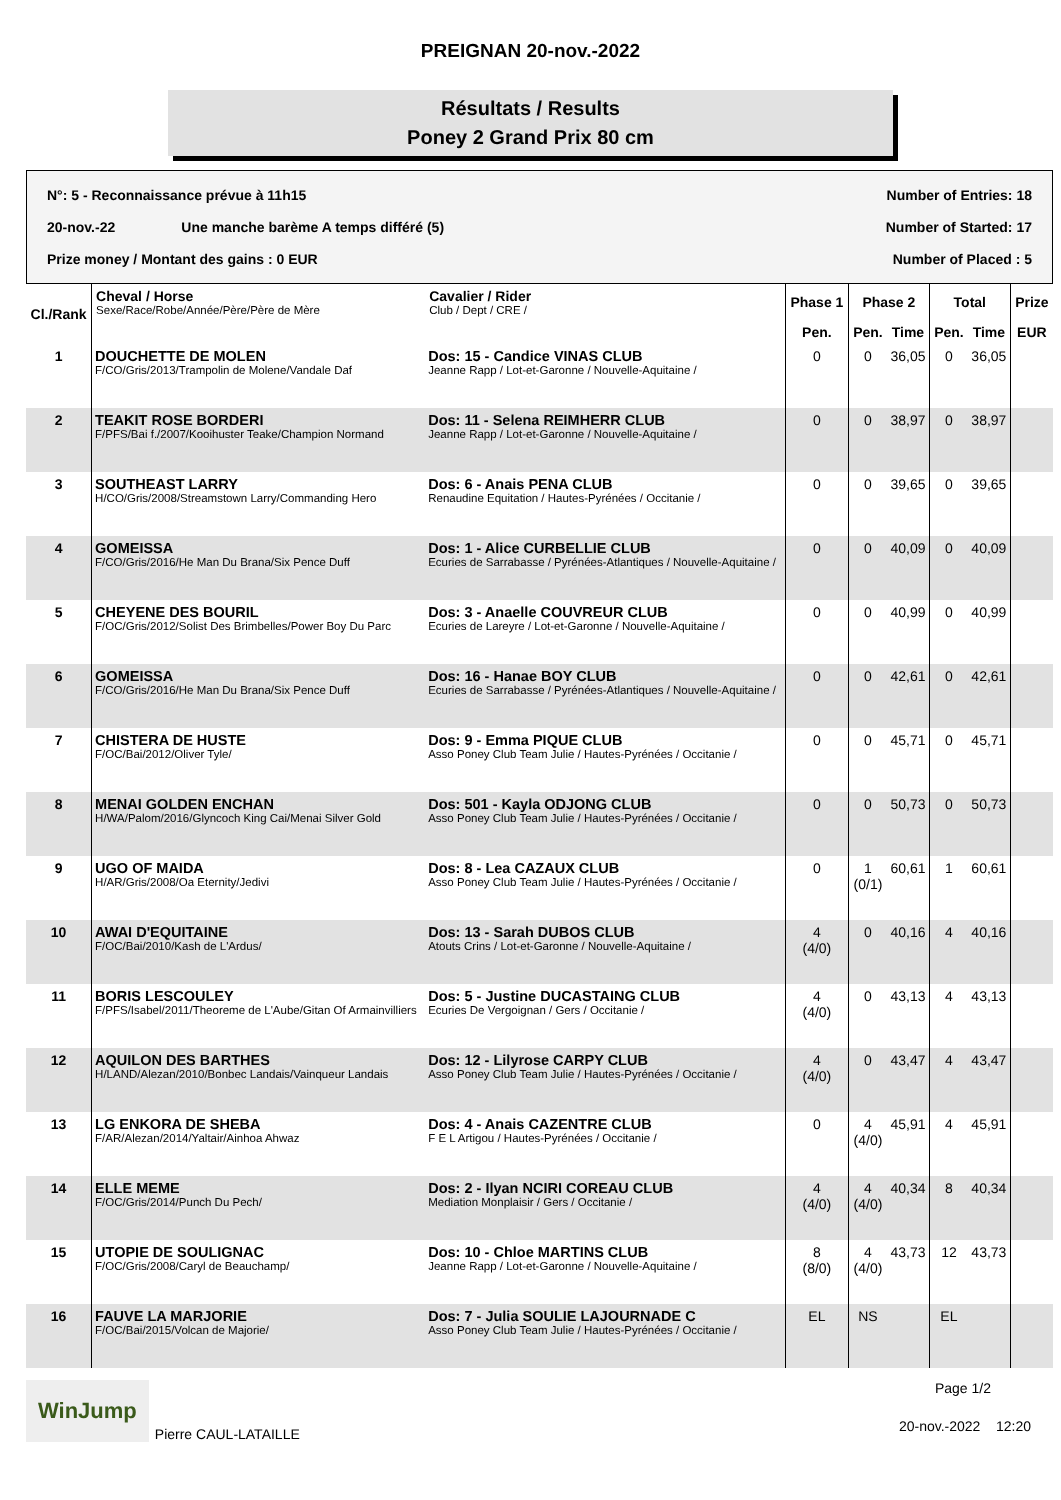PREIGNAN 20-nov.-2022
Résultats / Results
Poney 2 Grand Prix 80 cm
N°: 5 - Reconnaissance prévue à 11h15 Number of Entries: 18
20-nov.-22 Une manche barème A temps différé (5) Number of Started: 17
Prize money / Montant des gains : 0 EUR Number of Placed : 5
| Cl./Rank | Cheval / Horse Sexe/Race/Robe/Année/Père/Père de Mère | Cavalier / Rider Club / Dept / CRE / | Phase 1 | Phase 2 | | Total | | Prize |
| --- | --- | --- | --- | --- | --- | --- | --- | --- |
| | | | Pen. | Pen. | Time | Pen. | Time | EUR |
| 1 | DOUCHETTE DE MOLEN F/CO/Gris/2013/Trampolin de Molene/Vandale Daf | Dos: 15 - Candice VINAS CLUB Jeanne Rapp / Lot-et-Garonne / Nouvelle-Aquitaine / | 0 | 0 | 36,05 | 0 | 36,05 | |
| 2 | TEAKIT ROSE BORDERI F/PFS/Bai f./2007/Kooihuster Teake/Champion Normand | Dos: 11 - Selena REIMHERR CLUB Jeanne Rapp / Lot-et-Garonne / Nouvelle-Aquitaine / | 0 | 0 | 38,97 | 0 | 38,97 | |
| 3 | SOUTHEAST LARRY H/CO/Gris/2008/Streamstown Larry/Commanding Hero | Dos: 6 - Anais PENA CLUB Renaudine Equitation / Hautes-Pyrénées / Occitanie / | 0 | 0 | 39,65 | 0 | 39,65 | |
| 4 | GOMEISSA F/CO/Gris/2016/He Man Du Brana/Six Pence Duff | Dos: 1 - Alice CURBELLIE CLUB Ecuries de Sarrabasse / Pyrénées-Atlantiques / Nouvelle-Aquitaine / | 0 | 0 | 40,09 | 0 | 40,09 | |
| 5 | CHEYENE DES BOURIL F/OC/Gris/2012/Solist Des Brimbelles/Power Boy Du Parc | Dos: 3 - Anaelle COUVREUR CLUB Ecuries de Lareyre / Lot-et-Garonne / Nouvelle-Aquitaine / | 0 | 0 | 40,99 | 0 | 40,99 | |
| 6 | GOMEISSA F/CO/Gris/2016/He Man Du Brana/Six Pence Duff | Dos: 16 - Hanae BOY CLUB Ecuries de Sarrabasse / Pyrénées-Atlantiques / Nouvelle-Aquitaine / | 0 | 0 | 42,61 | 0 | 42,61 | |
| 7 | CHISTERA DE HUSTE F/OC/Bai/2012/Oliver Tyle/ | Dos: 9 - Emma PIQUE CLUB Asso Poney Club Team Julie / Hautes-Pyrénées / Occitanie / | 0 | 0 | 45,71 | 0 | 45,71 | |
| 8 | MENAI GOLDEN ENCHAN H/WA/Palom/2016/Glyncoch King Cai/Menai Silver Gold | Dos: 501 - Kayla ODJONG CLUB Asso Poney Club Team Julie / Hautes-Pyrénées / Occitanie / | 0 | 0 | 50,73 | 0 | 50,73 | |
| 9 | UGO OF MAIDA H/AR/Gris/2008/Oa Eternity/Jedivi | Dos: 8 - Lea CAZAUX CLUB Asso Poney Club Team Julie / Hautes-Pyrénées / Occitanie / | 0 | 1 (0/1) | 60,61 | 1 | 60,61 | |
| 10 | AWAI D'EQUITAINE F/OC/Bai/2010/Kash de L'Ardus/ | Dos: 13 - Sarah DUBOS CLUB Atouts Crins / Lot-et-Garonne / Nouvelle-Aquitaine / | 4 (4/0) | 0 | 40,16 | 4 | 40,16 | |
| 11 | BORIS LESCOULEY F/PFS/Isabel/2011/Theoreme de L'Aube/Gitan Of Armainvilliers | Dos: 5 - Justine DUCASTAING CLUB Ecuries De Vergoignan / Gers / Occitanie / | 4 (4/0) | 0 | 43,13 | 4 | 43,13 | |
| 12 | AQUILON DES BARTHES H/LAND/Alezan/2010/Bonbec Landais/Vainqueur Landais | Dos: 12 - Lilyrose CARPY CLUB Asso Poney Club Team Julie / Hautes-Pyrénées / Occitanie / | 4 (4/0) | 0 | 43,47 | 4 | 43,47 | |
| 13 | LG ENKORA DE SHEBA F/AR/Alezan/2014/Yaltair/Ainhoa Ahwaz | Dos: 4 - Anais CAZENTRE CLUB F E L Artigou / Hautes-Pyrénées / Occitanie / | 0 | 4 (4/0) | 45,91 | 4 | 45,91 | |
| 14 | ELLE MEME F/OC/Gris/2014/Punch Du Pech/ | Dos: 2 - Ilyan NCIRI COREAU CLUB Mediation Monplaisir / Gers / Occitanie / | 4 (4/0) | 4 (4/0) | 40,34 | 8 | 40,34 | |
| 15 | UTOPIE DE SOULIGNAC F/OC/Gris/2008/Caryl de Beauchamp/ | Dos: 10 - Chloe MARTINS CLUB Jeanne Rapp / Lot-et-Garonne / Nouvelle-Aquitaine / | 8 (8/0) | 4 (4/0) | 43,73 | 12 | 43,73 | |
| 16 | FAUVE LA MARJORIE F/OC/Bai/2015/Volcan de Majorie/ | Dos: 7 - Julia SOULIE LAJOURNADE C Asso Poney Club Team Julie / Hautes-Pyrénées / Occitanie / | EL | NS | | EL | | |
WinJump Pierre CAUL-LATAILLE Page 1/2
20-nov.-2022 12:20